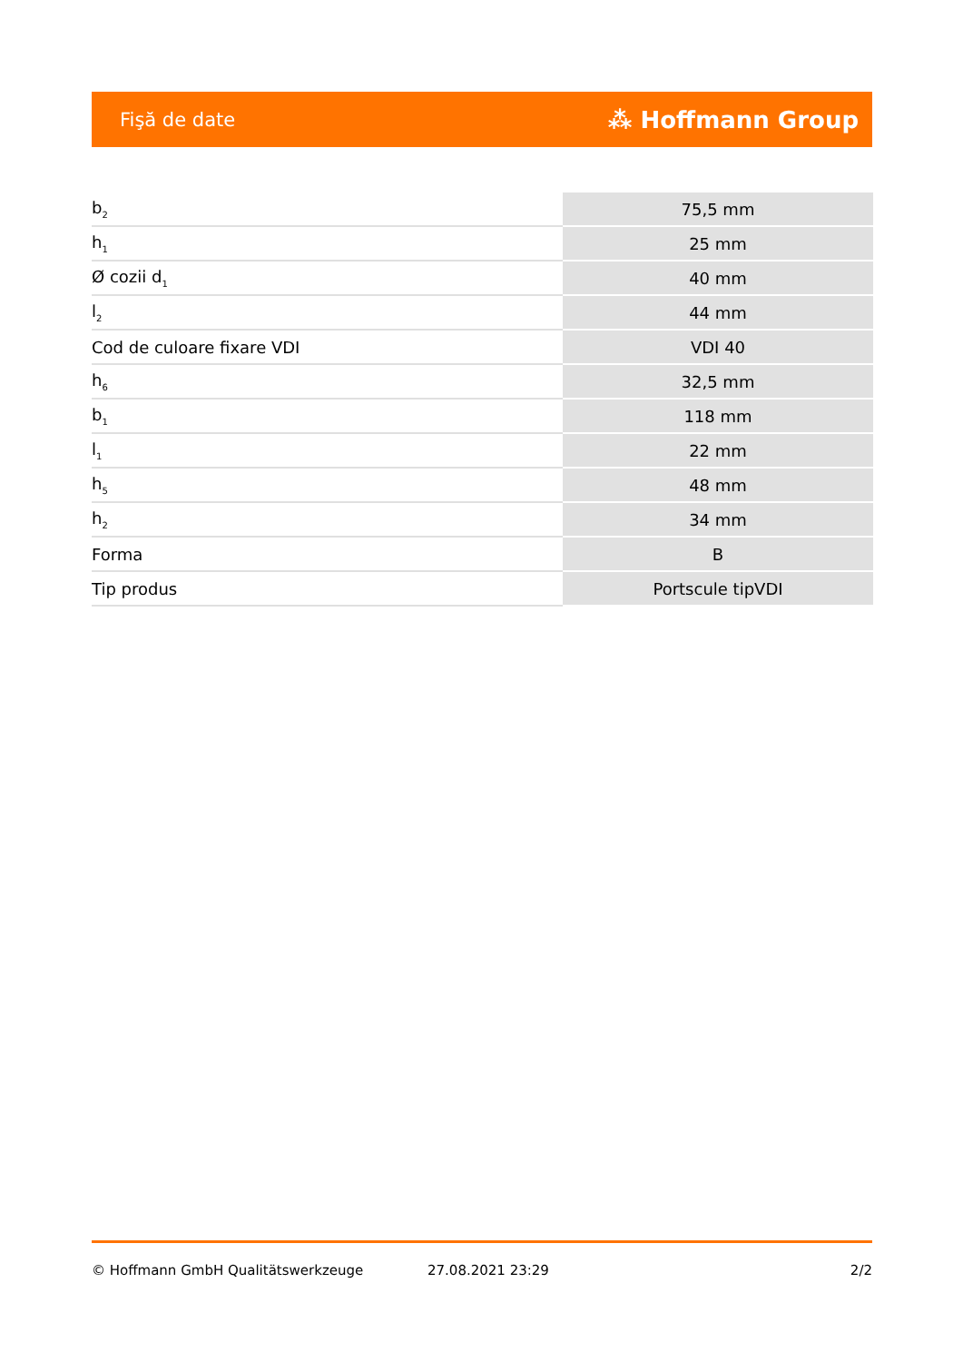Fişă de date ⁂ Hoffmann Group
| b<sub>2</sub> | 75,5 mm |
| h<sub>1</sub> | 25 mm |
| Ø cozii d<sub>1</sub> | 40 mm |
| l<sub>2</sub> | 44 mm |
| Cod de culoare fixare VDI | VDI 40 |
| h<sub>6</sub> | 32,5 mm |
| b<sub>1</sub> | 118 mm |
| l<sub>1</sub> | 22 mm |
| h<sub>5</sub> | 48 mm |
| h<sub>2</sub> | 34 mm |
| Forma | B |
| Tip produs | Portscule tipVDI |
© Hoffmann GmbH Qualitätswerkzeuge 27.08.2021 23:29 2/2